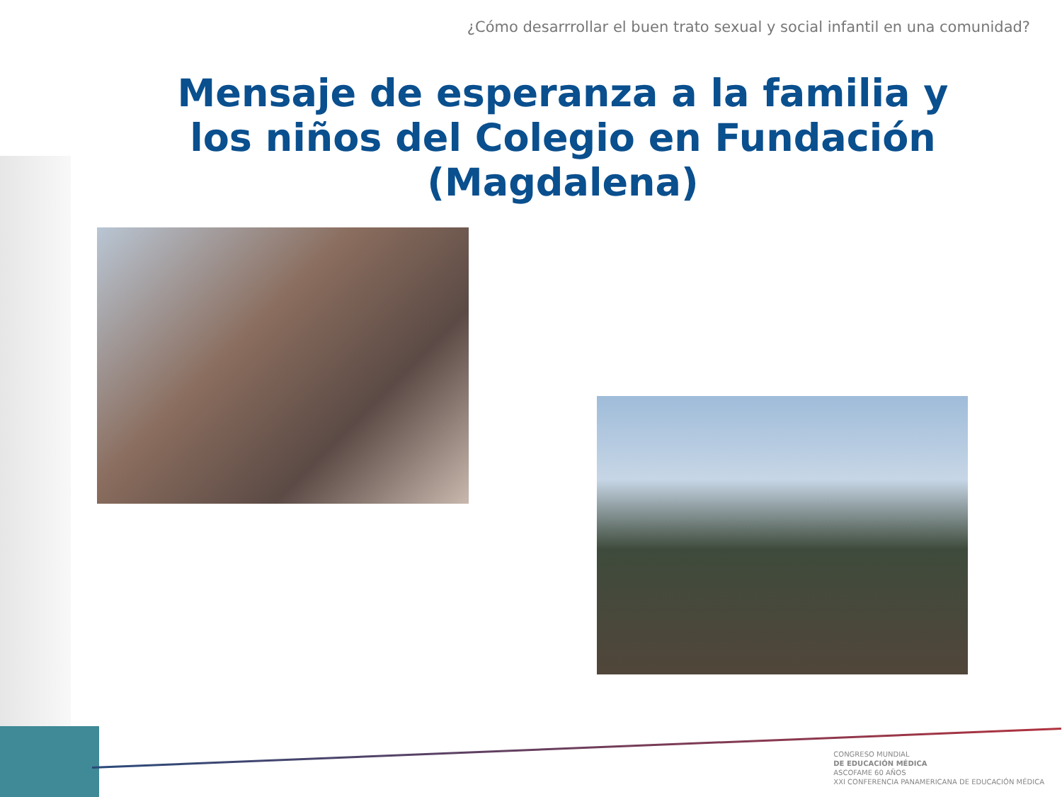¿Cómo desarrrollar el buen trato sexual y social infantil en una comunidad?
Mensaje de esperanza a la familia y los niños del Colegio en Fundación (Magdalena)
CONGRESO MUNDIAL
DE EDUCACIÓN MÉDICA
ASCOFAME 60 AÑOS
XXI CONFERENCIA PANAMERICANA DE EDUCACIÓN MÉDICA